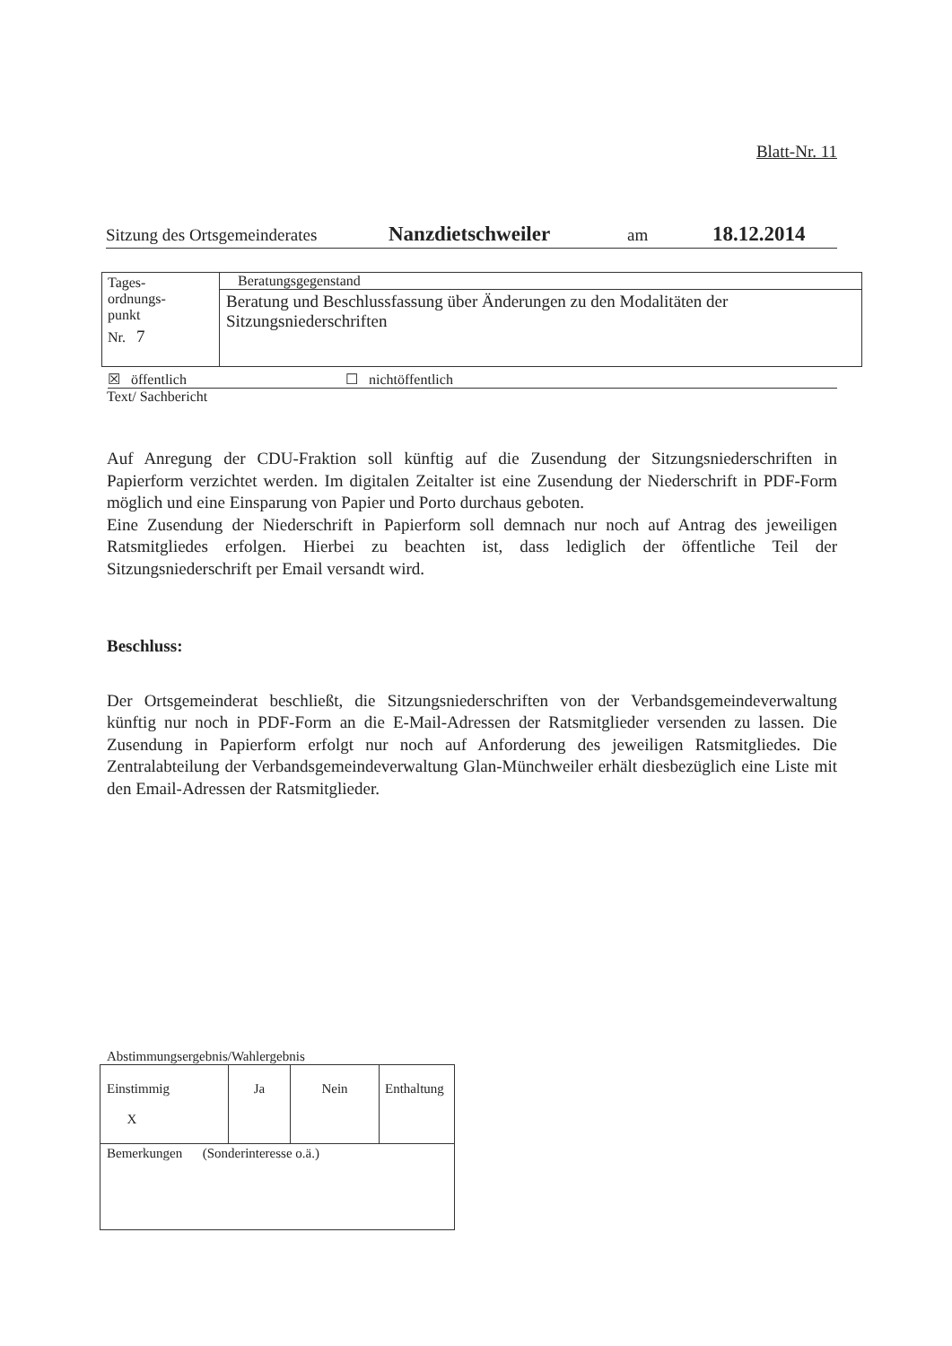Blatt-Nr. 11
Sitzung des Ortsgemeinderates Nanzdietschweiler am 18.12.2014
| Tages- ordnungs- punkt Nr. 7 | Beratungsgegenstand |
| | Beratung und Beschlussfassung über Änderungen zu den Modalitäten der Sitzungsniederschriften |
☒ öffentlich ☐ nichtöffentlich
Text/ Sachbericht
Auf Anregung der CDU-Fraktion soll künftig auf die Zusendung der Sitzungsniederschriften in Papierform verzichtet werden. Im digitalen Zeitalter ist eine Zusendung der Niederschrift in PDF-Form möglich und eine Einsparung von Papier und Porto durchaus geboten.
Eine Zusendung der Niederschrift in Papierform soll demnach nur noch auf Antrag des jeweiligen Ratsmitgliedes erfolgen. Hierbei zu beachten ist, dass lediglich der öffentliche Teil der Sitzungsniederschrift per Email versandt wird.
Beschluss:
Der Ortsgemeinderat beschließt, die Sitzungsniederschriften von der Verbandsgemeinde­verwaltung künftig nur noch in PDF-Form an die E-Mail-Adressen der Ratsmitglieder versenden zu lassen. Die Zusendung in Papierform erfolgt nur noch auf Anforderung des jeweiligen Ratsmitgliedes. Die Zentralabteilung der Verbandsgemeindeverwaltung Glan-Münchweiler erhält diesbezüglich eine Liste mit den Email-Adressen der Ratsmitglieder.
Abstimmungsergebnis/Wahlergebnis
| Einstimmig X | Ja | Nein | Enthaltung |
| Bemerkungen (Sonderinteresse o.ä.) | | | |